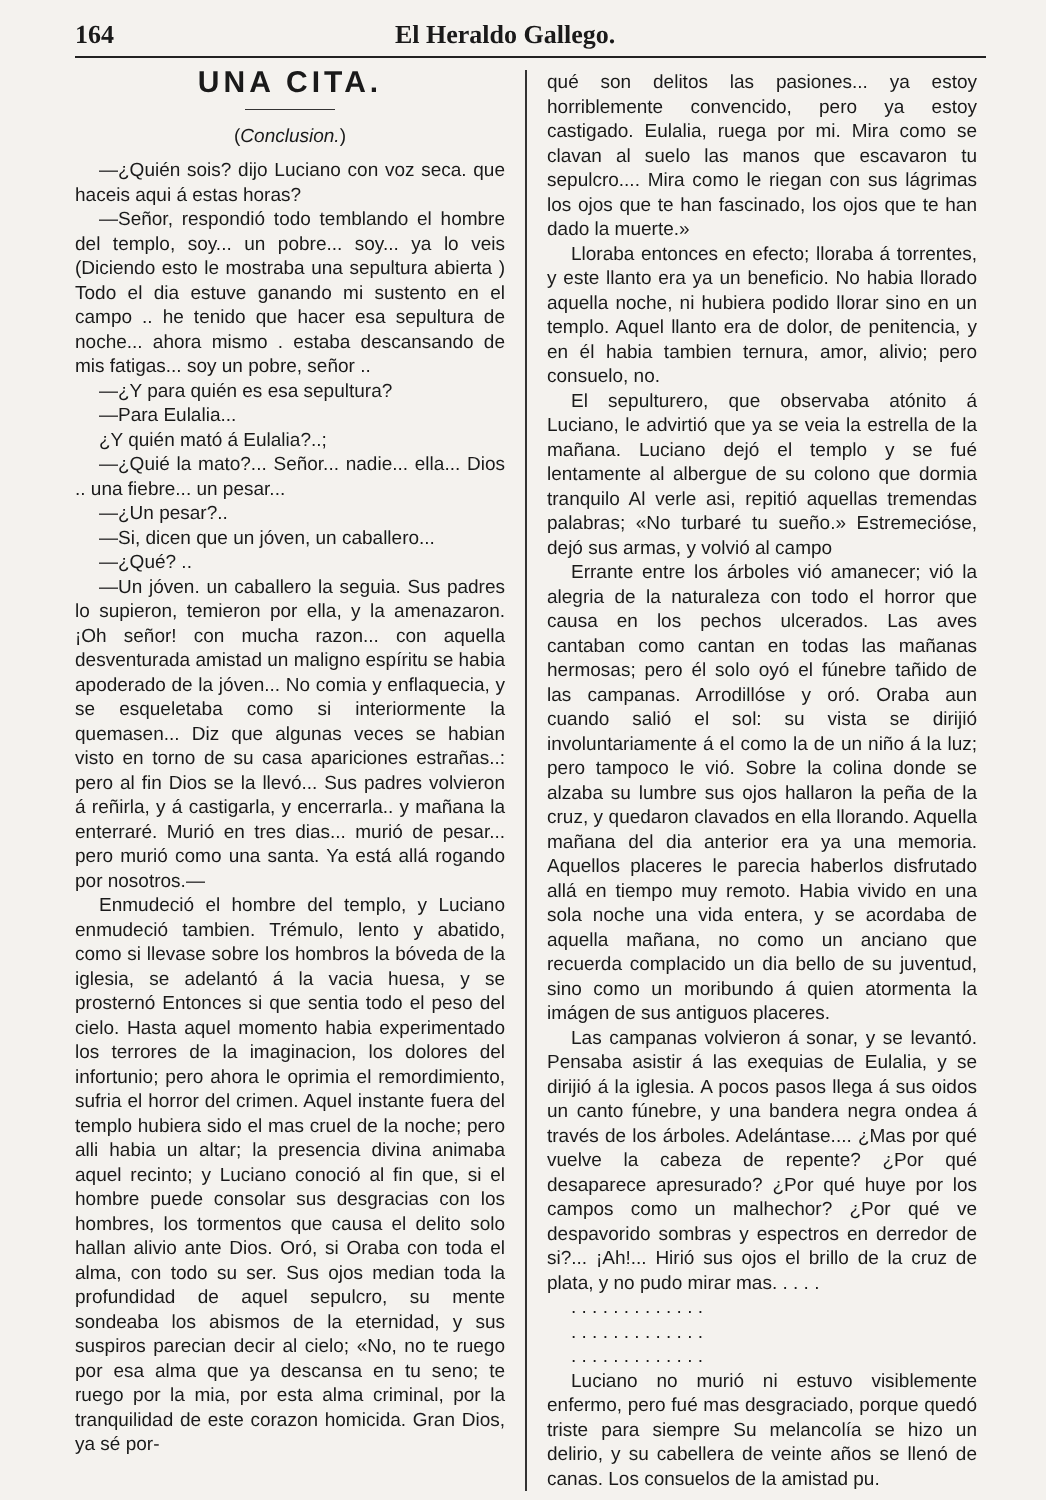164 El Heraldo Gallego.
UNA CITA.
(Conclusion.)
—¿Quién sois? dijo Luciano con voz seca. que haceis aqui á estas horas?
—Señor, respondió todo temblando el hombre del templo, soy... un pobre... soy... ya lo veis (Diciendo esto le mostraba una sepultura abierta ) Todo el dia estuve ganando mi sustento en el campo .. he tenido que hacer esa sepultura de noche... ahora mismo . estaba descansando de mis fatigas... soy un pobre, señor ..
—¿Y para quién es esa sepultura?
—Para Eulalia...
¿Y quién mató á Eulalia?..;
—¿Quié la mato?... Señor... nadie... ella... Dios .. una fiebre... un pesar...
—¿Un pesar?..
—Si, dicen que un jóven, un caballero...
—¿Qué? ..
—Un jóven. un caballero la seguia. Sus padres lo supieron, temieron por ella, y la amenazaron. ¡Oh señor! con mucha razon... con aquella desventurada amistad un maligno espíritu se habia apoderado de la jóven... No comia y enflaquecia, y se esqueletaba como si interiormente la quemasen... Diz que algunas veces se habian visto en torno de su casa apariciones estrañas..: pero al fin Dios se la llevó... Sus padres volvieron á reñirla, y á castigarla, y encerrarla.. y mañana la enterraré. Murió en tres dias... murió de pesar... pero murió como una santa. Ya está allá rogando por nosotros.—
Enmudeció el hombre del templo, y Luciano enmudeció tambien. Trémulo, lento y abatido, como si llevase sobre los hombros la bóveda de la iglesia, se adelantó á la vacia huesa, y se prosternó Entonces si que sentia todo el peso del cielo. Hasta aquel momento habia experimentado los terrores de la imaginacion, los dolores del infortunio; pero ahora le oprimia el remordimiento, sufria el horror del crimen. Aquel instante fuera del templo hubiera sido el mas cruel de la noche; pero alli habia un altar; la presencia divina animaba aquel recinto; y Luciano conoció al fin que, si el hombre puede consolar sus desgracias con los hombres, los tormentos que causa el delito solo hallan alivio ante Dios. Oró, si Oraba con toda el alma, con todo su ser. Sus ojos median toda la profundidad de aquel sepulcro, su mente sondeaba los abismos de la eternidad, y sus suspiros parecian decir al cielo; «No, no te ruego por esa alma que ya descansa en tu seno; te ruego por la mia, por esta alma criminal, por la tranquilidad de este corazon homicida. Gran Dios, ya sé por-
qué son delitos las pasiones... ya estoy horriblemente convencido, pero ya estoy castigado. Eulalia, ruega por mi. Mira como se clavan al suelo las manos que escavaron tu sepulcro.... Mira como le riegan con sus lágrimas los ojos que te han fascinado, los ojos que te han dado la muerte.»
Lloraba entonces en efecto; lloraba á torrentes, y este llanto era ya un beneficio. No habia llorado aquella noche, ni hubiera podido llorar sino en un templo. Aquel llanto era de dolor, de penitencia, y en él habia tambien ternura, amor, alivio; pero consuelo, no.
El sepulturero, que observaba atónito á Luciano, le advirtió que ya se veia la estrella de la mañana. Luciano dejó el templo y se fué lentamente al albergue de su colono que dormia tranquilo Al verle asi, repitió aquellas tremendas palabras; «No turbaré tu sueño.» Estremecióse, dejó sus armas, y volvió al campo
Errante entre los árboles vió amanecer; vió la alegria de la naturaleza con todo el horror que causa en los pechos ulcerados. Las aves cantaban como cantan en todas las mañanas hermosas; pero él solo oyó el fúnebre tañido de las campanas. Arrodillóse y oró. Oraba aun cuando salió el sol: su vista se dirijió involuntariamente á el como la de un niño á la luz; pero tampoco le vió. Sobre la colina donde se alzaba su lumbre sus ojos hallaron la peña de la cruz, y quedaron clavados en ella llorando. Aquella mañana del dia anterior era ya una memoria. Aquellos placeres le parecia haberlos disfrutado allá en tiempo muy remoto. Habia vivido en una sola noche una vida entera, y se acordaba de aquella mañana, no como un anciano que recuerda complacido un dia bello de su juventud, sino como un moribundo á quien atormenta la imágen de sus antiguos placeres.
Las campanas volvieron á sonar, y se levantó. Pensaba asistir á las exequias de Eulalia, y se dirijió á la iglesia. A pocos pasos llega á sus oidos un canto fúnebre, y una bandera negra ondea á través de los árboles. Adelántase.... ¿Mas por qué vuelve la cabeza de repente? ¿Por qué desaparece apresurado? ¿Por qué huye por los campos como un malhechor? ¿Por qué ve despavorido sombras y espectros en derredor de si?... ¡Ah!... Hirió sus ojos el brillo de la cruz de plata, y no pudo mirar mas. . . . .
. . . . . . . . . . . . .
. . . . . . . . . . . . .
. . . . . . . . . . . . .
Luciano no murió ni estuvo visiblemente enfermo, pero fué mas desgraciado, porque quedó triste para siempre Su melancolía se hizo un delirio, y su cabellera de veinte años se llenó de canas. Los consuelos de la amistad pu.